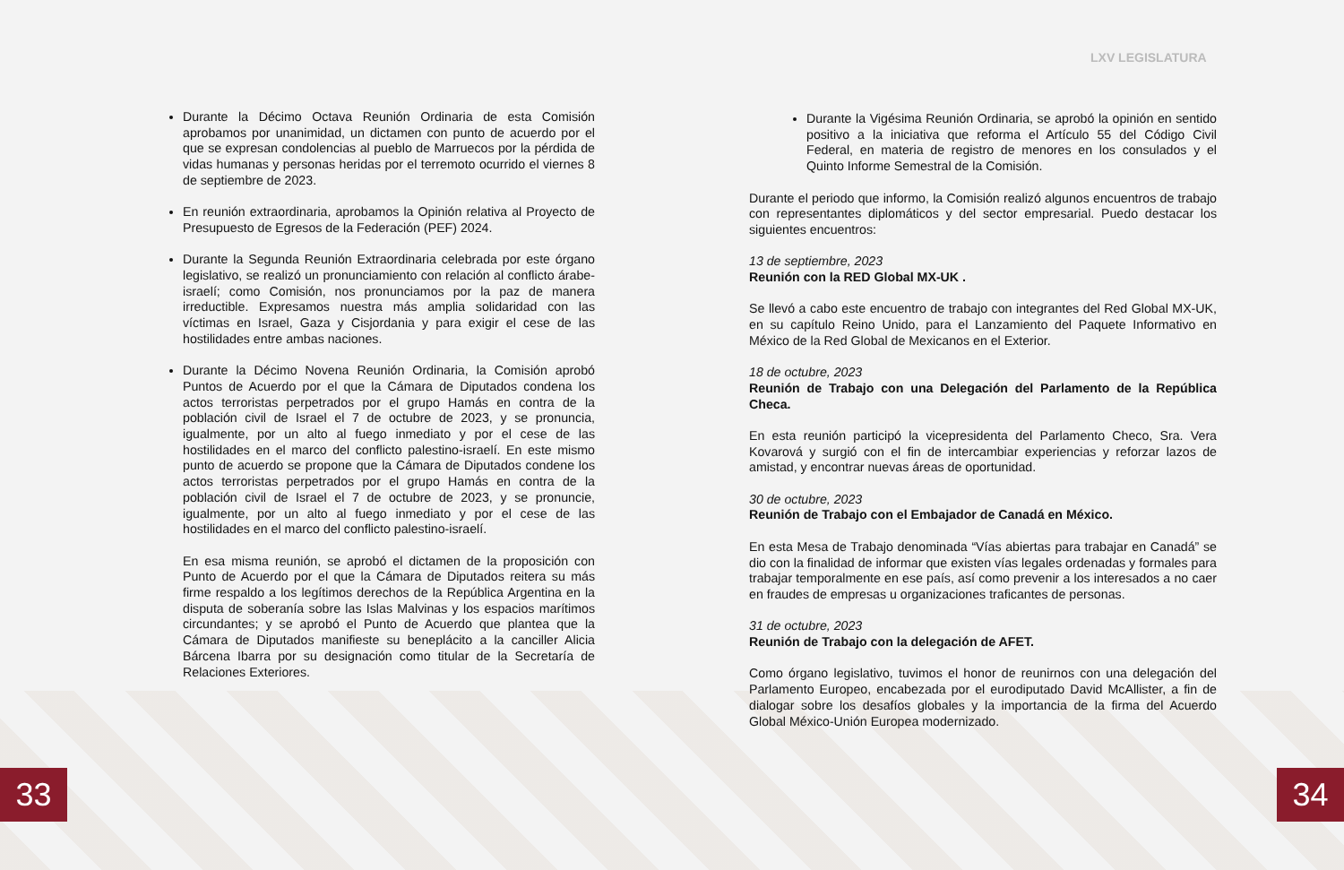LXV LEGISLATURA
Durante la Décimo Octava Reunión Ordinaria de esta Comisión aprobamos por unanimidad, un dictamen con punto de acuerdo por el que se expresan condolencias al pueblo de Marruecos por la pérdida de vidas humanas y personas heridas por el terremoto ocurrido el viernes 8 de septiembre de 2023.
En reunión extraordinaria, aprobamos la Opinión relativa al Proyecto de Presupuesto de Egresos de la Federación (PEF) 2024.
Durante la Segunda Reunión Extraordinaria celebrada por este órgano legislativo, se realizó un pronunciamiento con relación al conflicto árabe-israelí; como Comisión, nos pronunciamos por la paz de manera irreductible. Expresamos nuestra más amplia solidaridad con las víctimas en Israel, Gaza y Cisjordania y para exigir el cese de las hostilidades entre ambas naciones.
Durante la Décimo Novena Reunión Ordinaria, la Comisión aprobó Puntos de Acuerdo por el que la Cámara de Diputados condena los actos terroristas perpetrados por el grupo Hamás en contra de la población civil de Israel el 7 de octubre de 2023, y se pronuncia, igualmente, por un alto al fuego inmediato y por el cese de las hostilidades en el marco del conflicto palestino-israelí. En este mismo punto de acuerdo se propone que la Cámara de Diputados condene los actos terroristas perpetrados por el grupo Hamás en contra de la población civil de Israel el 7 de octubre de 2023, y se pronuncie, igualmente, por un alto al fuego inmediato y por el cese de las hostilidades en el marco del conflicto palestino-israelí.
En esa misma reunión, se aprobó el dictamen de la proposición con Punto de Acuerdo por el que la Cámara de Diputados reitera su más firme respaldo a los legítimos derechos de la República Argentina en la disputa de soberanía sobre las Islas Malvinas y los espacios marítimos circundantes; y se aprobó el Punto de Acuerdo que plantea que la Cámara de Diputados manifieste su beneplácito a la canciller Alicia Bárcena Ibarra por su designación como titular de la Secretaría de Relaciones Exteriores.
Durante la Vigésima Reunión Ordinaria, se aprobó la opinión en sentido positivo a la iniciativa que reforma el Artículo 55 del Código Civil Federal, en materia de registro de menores en los consulados y el Quinto Informe Semestral de la Comisión.
Durante el periodo que informo, la Comisión realizó algunos encuentros de trabajo con representantes diplomáticos y del sector empresarial. Puedo destacar los siguientes encuentros:
13 de septiembre, 2023
Reunión con la RED Global MX-UK .
Se llevó a cabo este encuentro de trabajo con integrantes del Red Global MX-UK, en su capítulo Reino Unido, para el Lanzamiento del Paquete Informativo en México de la Red Global de Mexicanos en el Exterior.
18 de octubre, 2023
Reunión de Trabajo con una Delegación del Parlamento de la República Checa.
En esta reunión participó la vicepresidenta del Parlamento Checo, Sra. Vera Kovarová y surgió con el fin de intercambiar experiencias y reforzar lazos de amistad, y encontrar nuevas áreas de oportunidad.
30 de octubre, 2023
Reunión de Trabajo con el Embajador de Canadá en México.
En esta Mesa de Trabajo denominada “Vías abiertas para trabajar en Canadá” se dio con la finalidad de informar que existen vías legales ordenadas y formales para trabajar temporalmente en ese país, así como prevenir a los interesados a no caer en fraudes de empresas u organizaciones traficantes de personas.
31 de octubre, 2023
Reunión de Trabajo con la delegación de AFET.
Como órgano legislativo, tuvimos el honor de reunirnos con una delegación del Parlamento Europeo, encabezada por el eurodiputado David McAllister, a fin de dialogar sobre los desafíos globales y la importancia de la firma del Acuerdo Global México-Unión Europea modernizado.
33 34